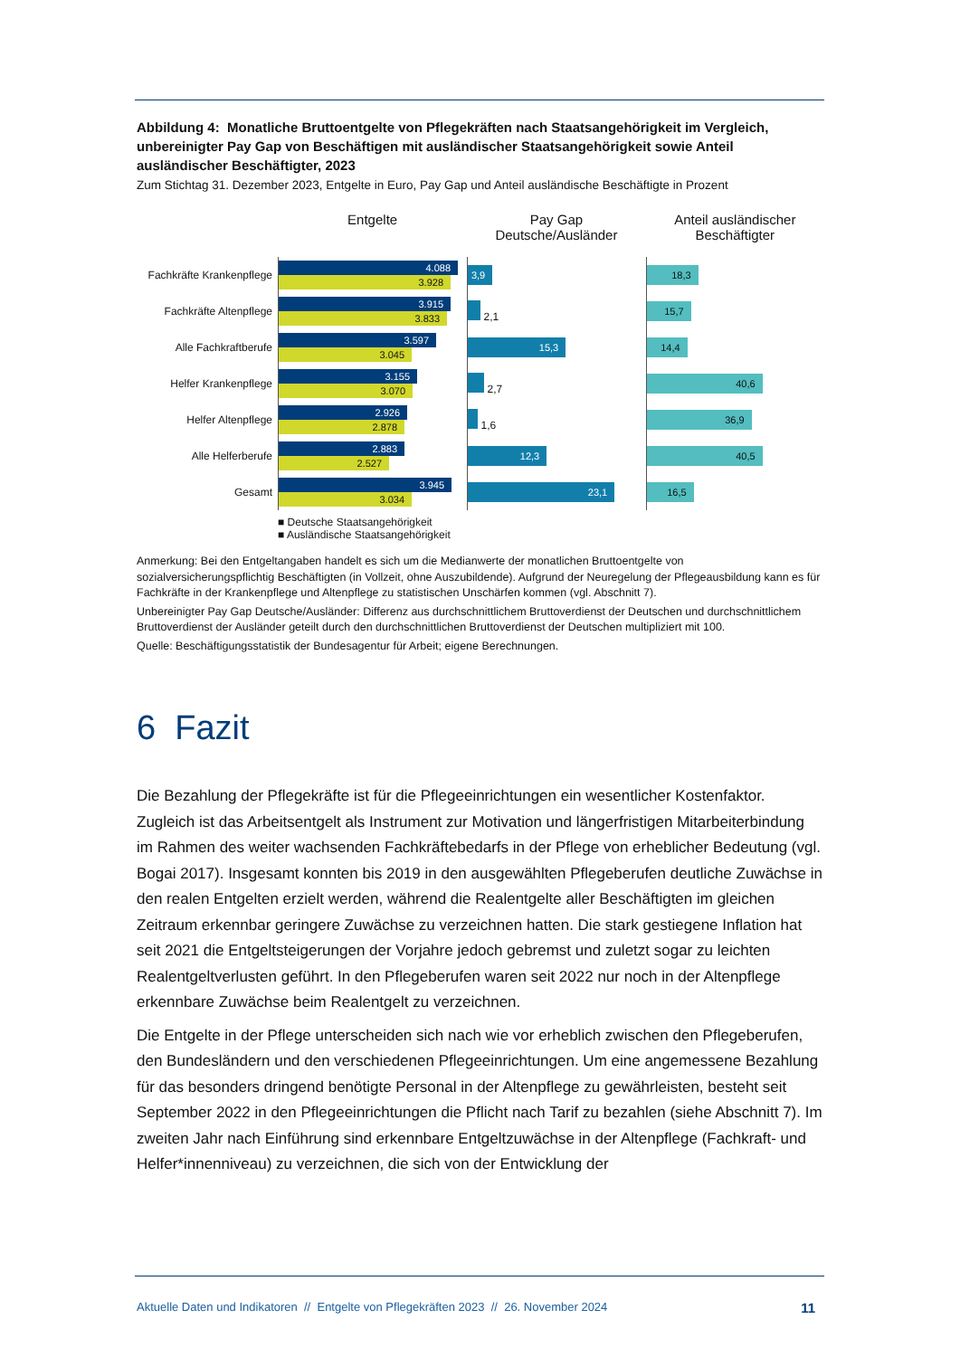Abbildung 4: Monatliche Bruttoentgelte von Pflegekräften nach Staatsangehörigkeit im Vergleich, unbereinigter Pay Gap von Beschäftigen mit ausländischer Staatsangehörigkeit sowie Anteil ausländischer Beschäftigter, 2023
Zum Stichtag 31. Dezember 2023, Entgelte in Euro, Pay Gap und Anteil ausländische Beschäftigte in Prozent
Fachkräfte Krankenpflege
Fachkräfte Altenpflege
Alle Fachkraftberufe
Helfer Krankenpflege
Helfer Altenpflege
Alle Helferberufe
Gesamt
Entgelte
4.088
3.928
3.915
3.833
3.597
3.045
3.155
3.070
2.926
2.878
2.883
2.527
3.945
3.034
■ Deutsche Staatsangehörigkeit
■ Ausländische Staatsangehörigkeit
Pay Gap
Deutsche/Ausländer
3,9
2,1
15,3
2,7
1,6
12,3
23,1
Anteil ausländischer
Beschäftigter
18,3
15,7
14,4
40,6
36,9
40,5
16,5
Anmerkung: Bei den Entgeltangaben handelt es sich um die Medianwerte der monatlichen Bruttoentgelte von sozialversicherungspflichtig Beschäftigten (in Vollzeit, ohne Auszubildende). Aufgrund der Neuregelung der Pflegeausbildung kann es für Fachkräfte in der Krankenpflege und Altenpflege zu statistischen Unschärfen kommen (vgl. Abschnitt 7).
Unbereinigter Pay Gap Deutsche/Ausländer: Differenz aus durchschnittlichem Bruttoverdienst der Deutschen und durchschnittlichem Bruttoverdienst der Ausländer geteilt durch den durchschnittlichen Bruttoverdienst der Deutschen multipliziert mit 100.
Quelle: Beschäftigungsstatistik der Bundesagentur für Arbeit; eigene Berechnungen.
6 Fazit
Die Bezahlung der Pflegekräfte ist für die Pflegeeinrichtungen ein wesentlicher Kostenfaktor. Zugleich ist das Arbeitsentgelt als Instrument zur Motivation und längerfristigen Mitarbeiterbindung im Rahmen des weiter wachsenden Fachkräftebedarfs in der Pflege von erheblicher Bedeutung (vgl. Bogai 2017). Insgesamt konnten bis 2019 in den ausgewählten Pflegeberufen deutliche Zuwächse in den realen Entgelten erzielt werden, während die Realentgelte aller Beschäftigten im gleichen Zeitraum erkennbar geringere Zuwächse zu verzeichnen hatten. Die stark gestiegene Inflation hat seit 2021 die Entgeltsteigerungen der Vorjahre jedoch gebremst und zuletzt sogar zu leichten Realentgeltverlusten geführt. In den Pflegeberufen waren seit 2022 nur noch in der Altenpflege erkennbare Zuwächse beim Realentgelt zu verzeichnen.
Die Entgelte in der Pflege unterscheiden sich nach wie vor erheblich zwischen den Pflegeberufen, den Bundesländern und den verschiedenen Pflegeeinrichtungen. Um eine angemessene Bezahlung für das besonders dringend benötigte Personal in der Altenpflege zu gewährleisten, besteht seit September 2022 in den Pflegeeinrichtungen die Pflicht nach Tarif zu bezahlen (siehe Abschnitt 7). Im zweiten Jahr nach Einführung sind erkennbare Entgeltzuwächse in der Altenpflege (Fachkraft- und Helfer*innenniveau) zu verzeichnen, die sich von der Entwicklung der
Aktuelle Daten und Indikatoren // Entgelte von Pflegekräften 2023 // 26. November 2024 11